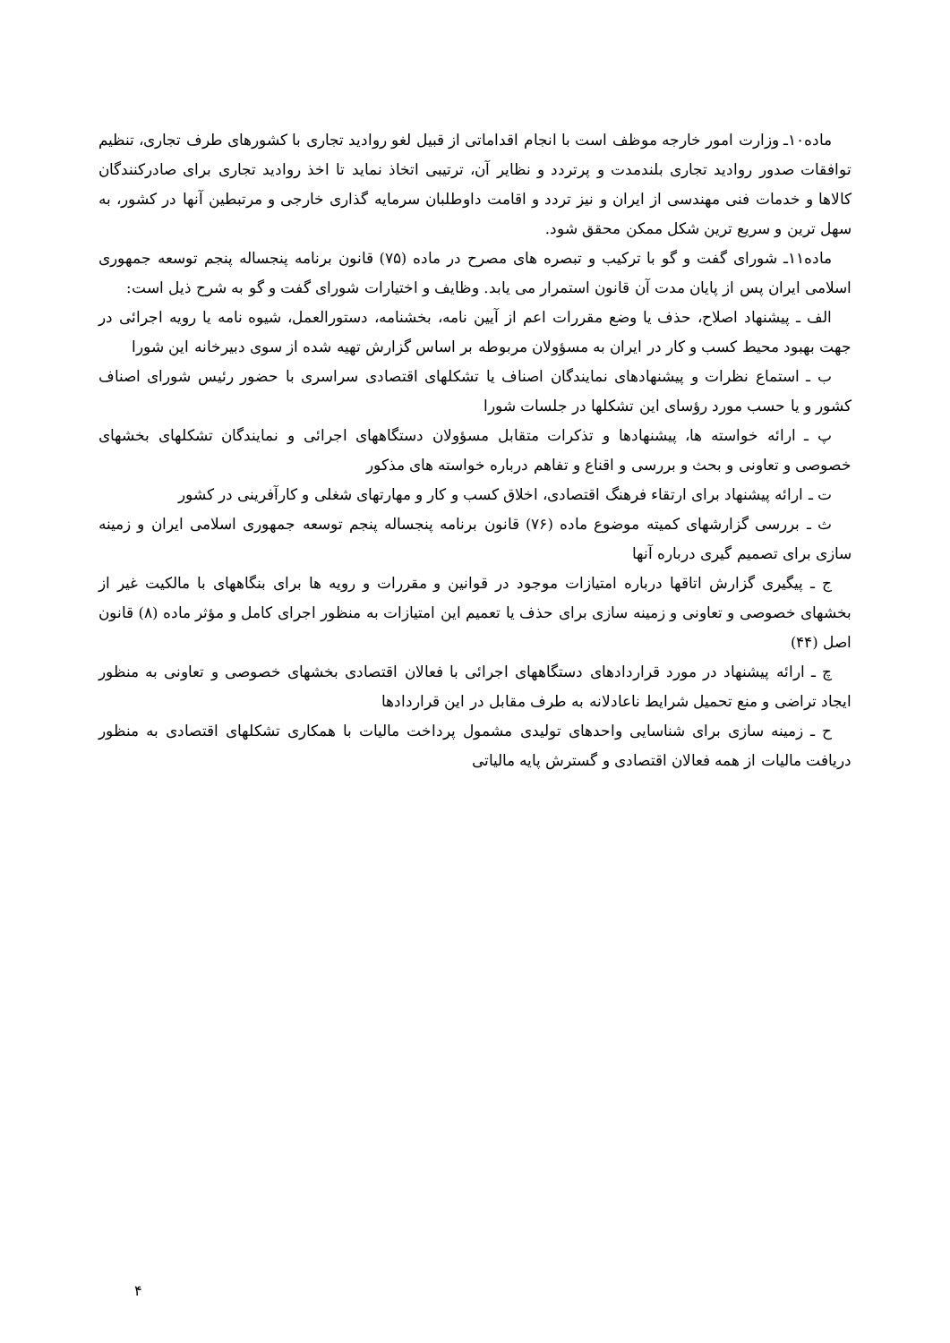ماده۱۰ـ وزارت امور خارجه موظف است با انجام اقداماتی از قبیل لغو روادید تجاری با کشورهای طرف تجاری، تنظیم توافقات صدور روادید تجاری بلندمدت و پرتردد و نظایر آن، ترتیبی اتخاذ نماید تا اخذ روادید تجاری برای صادرکنندگان کالاها و خدمات فنی مهندسی از ایران و نیز تردد و اقامت داوطلبان سرمایه گذاری خارجی و مرتبطین آنها در کشور، به سهل ترین و سریع ترین شکل ممکن محقق شود.
ماده۱۱ـ شورای گفت و گو با ترکیب و تبصره های مصرح در ماده (۷۵) قانون برنامه پنجساله پنجم توسعه جمهوری اسلامی ایران پس از پایان مدت آن قانون استمرار می یابد. وظایف و اختیارات شورای گفت و گو به شرح ذیل است:
الف ـ پیشنهاد اصلاح، حذف یا وضع مقررات اعم از آیین نامه، بخشنامه، دستورالعمل، شیوه نامه یا رویه اجرائی در جهت بهبود محیط کسب و کار در ایران به مسؤولان مربوطه بر اساس گزارش تهیه شده از سوی دبیرخانه این شورا
ب ـ استماع نظرات و پیشنهادهای نمایندگان اصناف یا تشکلهای اقتصادی سراسری با حضور رئیس شورای اصناف کشور و یا حسب مورد رؤسای این تشکلها در جلسات شورا
پ ـ ارائه خواسته ها، پیشنهادها و تذکرات متقابل مسؤولان دستگاههای اجرائی و نمایندگان تشکلهای بخشهای خصوصی و تعاونی و بحث و بررسی و اقناع و تفاهم درباره خواسته های مذکور
ت ـ ارائه پیشنهاد برای ارتقاء فرهنگ اقتصادی، اخلاق کسب و کار و مهارتهای شغلی و کارآفرینی در کشور
ث ـ بررسی گزارشهای کمیته موضوع ماده (۷۶) قانون برنامه پنجساله پنجم توسعه جمهوری اسلامی ایران و زمینه سازی برای تصمیم گیری درباره آنها
ج ـ پیگیری گزارش اتاقها درباره امتیازات موجود در قوانین و مقررات و رویه ها برای بنگاههای با مالکیت غیر از بخشهای خصوصی و تعاونی و زمینه سازی برای حذف یا تعمیم این امتیازات به منظور اجرای کامل و مؤثر ماده (۸) قانون اصل (۴۴)
چ ـ ارائه پیشنهاد در مورد قراردادهای دستگاههای اجرائی با فعالان اقتصادی بخشهای خصوصی و تعاونی به منظور ایجاد تراضی و منع تحمیل شرایط ناعادلانه به طرف مقابل در این قراردادها
ح ـ زمینه سازی برای شناسایی واحدهای تولیدی مشمول پرداخت مالیات با همکاری تشکلهای اقتصادی به منظور دریافت مالیات از همه فعالان اقتصادی و گسترش پایه مالیاتی
۴